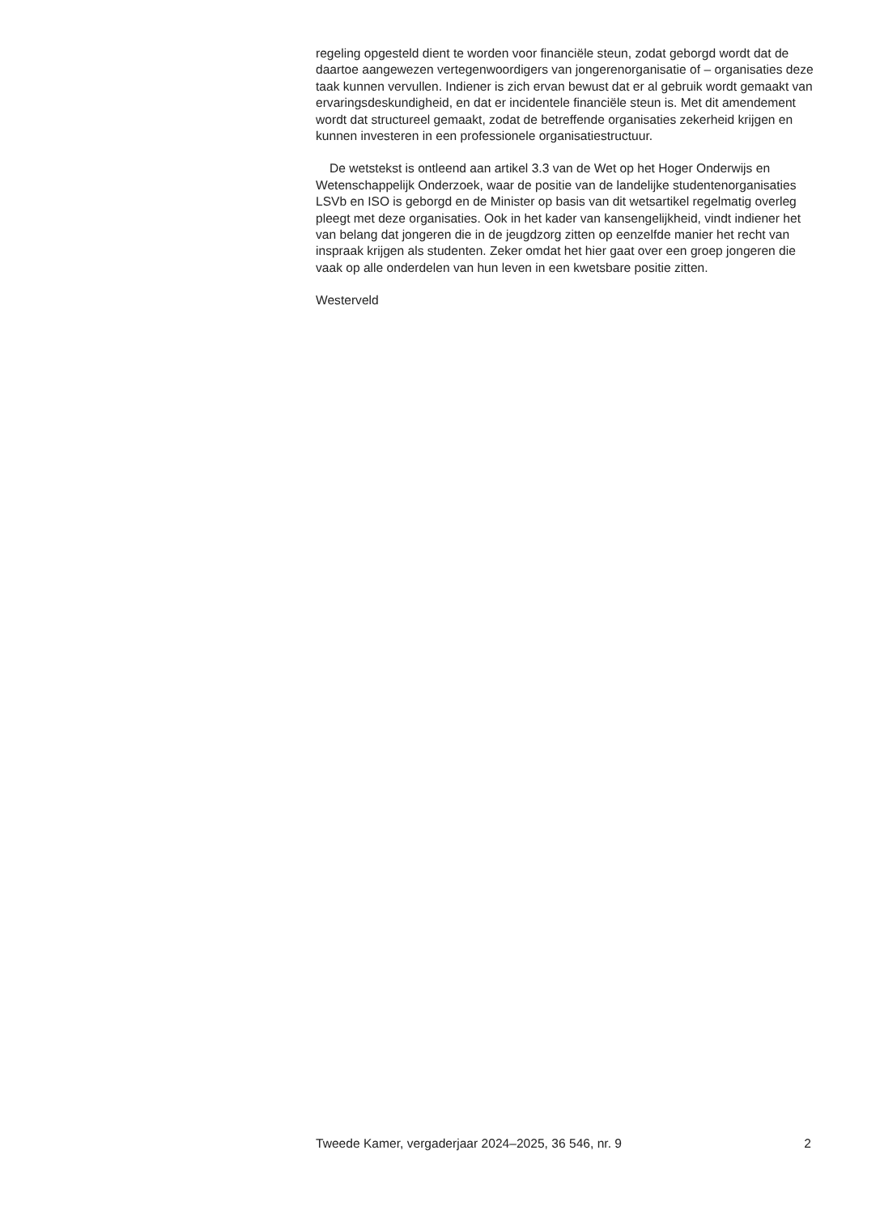regeling opgesteld dient te worden voor financiële steun, zodat geborgd wordt dat de daartoe aangewezen vertegenwoordigers van jongerenorganisatie of – organisaties deze taak kunnen vervullen. Indiener is zich ervan bewust dat er al gebruik wordt gemaakt van ervaringsdeskundigheid, en dat er incidentele financiële steun is. Met dit amendement wordt dat structureel gemaakt, zodat de betreffende organisaties zekerheid krijgen en kunnen investeren in een professionele organisatiestructuur.
De wetstekst is ontleend aan artikel 3.3 van de Wet op het Hoger Onderwijs en Wetenschappelijk Onderzoek, waar de positie van de landelijke studentenorganisaties LSVb en ISO is geborgd en de Minister op basis van dit wetsartikel regelmatig overleg pleegt met deze organisaties. Ook in het kader van kansengelijkheid, vindt indiener het van belang dat jongeren die in de jeugdzorg zitten op eenzelfde manier het recht van inspraak krijgen als studenten. Zeker omdat het hier gaat over een groep jongeren die vaak op alle onderdelen van hun leven in een kwetsbare positie zitten.
Westerveld
Tweede Kamer, vergaderjaar 2024–2025, 36 546, nr. 9 2